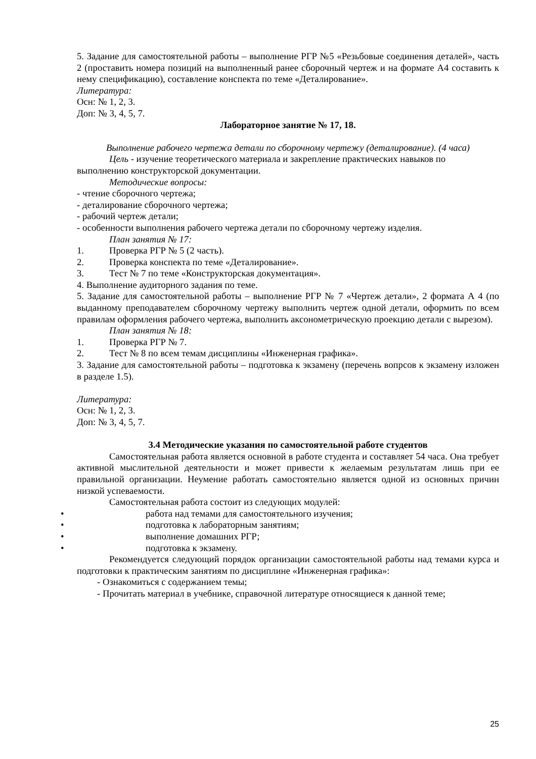5. Задание для самостоятельной работы – выполнение РГР №5 «Резьбовые соединения деталей», часть 2 (проставить номера позиций на выполненный ранее сборочный чертеж и на формате А4 составить к нему спецификацию), составление конспекта по теме «Деталирование».
Литература:
Осн: № 1, 2, 3.
Доп: № 3, 4, 5, 7.
Лабораторное занятие № 17, 18.
Выполнение рабочего чертежа детали по сборочному чертежу (деталирование). (4 часа)
Цель - изучение теоретического материала и закрепление практических навыков по выполнению конструкторской документации.
Методические вопросы:
- чтение сборочного чертежа;
- деталирование сборочного чертежа;
- рабочий чертеж детали;
- особенности выполнения рабочего чертежа детали по сборочному чертежу изделия.
План занятия № 17:
1. Проверка РГР № 5 (2 часть).
2. Проверка конспекта по теме «Деталирование».
3. Тест № 7 по теме «Конструкторская документация».
4. Выполнение аудиторного задания по теме.
5. Задание для самостоятельной работы – выполнение РГР № 7 «Чертеж детали», 2 формата А 4 (по выданному преподавателем сборочному чертежу выполнить чертеж одной детали, оформить по всем правилам оформления рабочего чертежа, выполнить аксонометрическую проекцию детали с вырезом).
План занятия № 18:
1. Проверка РГР № 7.
2. Тест № 8 по всем темам дисциплины «Инженерная графика».
3. Задание для самостоятельной работы – подготовка к экзамену (перечень вопрсов к экзамену изложен в разделе 1.5).
Литература:
Осн: № 1, 2, 3.
Доп: № 3, 4, 5, 7.
3.4 Методические указания по самостоятельной работе студентов
Самостоятельная работа является основной в работе студента и составляет 54 часа. Она требует активной мыслительной деятельности и может привести к желаемым результатам лишь при ее правильной организации. Неумение работать самостоятельно является одной из основных причин низкой успеваемости.
Самостоятельная работа состоит из следующих модулей:
• работа над темами для самостоятельного изучения;
• подготовка к лабораторным занятиям;
• выполнение домашних РГР;
• подготовка к экзамену.
Рекомендуется следующий порядок организации самостоятельной работы над темами курса и подготовки к практическим занятиям по дисциплине «Инженерная графика»:
- Ознакомиться с содержанием темы;
- Прочитать материал в учебнике, справочной литературе относящиеся к данной теме;
25